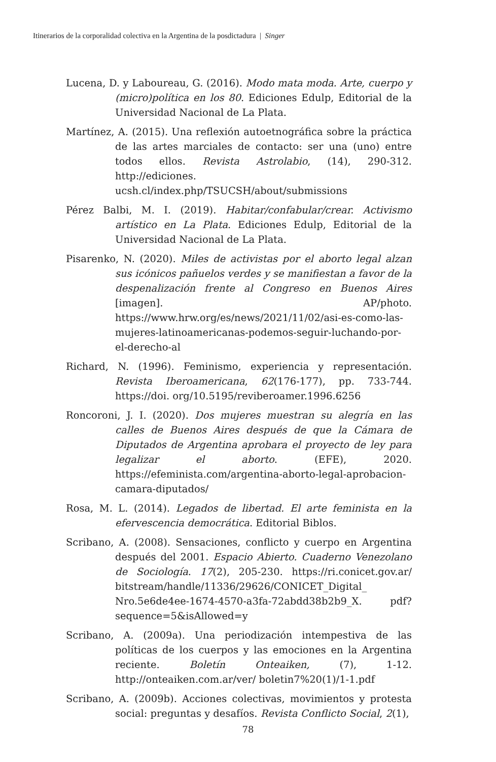Itinerarios de la corporalidad colectiva en la Argentina de la posdictadura | Singer
Lucena, D. y Laboureau, G. (2016). Modo mata moda. Arte, cuerpo y (micro)política en los 80. Ediciones Edulp, Editorial de la Universidad Nacional de La Plata.
Martínez, A. (2015). Una reflexión autoetnográfica sobre la práctica de las artes marciales de contacto: ser una (uno) entre todos ellos. Revista Astrolabio, (14), 290-312. http://ediciones. ucsh.cl/index.php/TSUCSH/about/submissions
Pérez Balbi, M. I. (2019). Habitar/confabular/crear. Activismo artístico en La Plata. Ediciones Edulp, Editorial de la Universidad Nacional de La Plata.
Pisarenko, N. (2020). Miles de activistas por el aborto legal alzan sus icónicos pañuelos verdes y se manifiestan a favor de la despenalización frente al Congreso en Buenos Aires [imagen]. AP/photo. https://www.hrw.org/es/news/2021/11/02/asi-es-como-las-mujeres-latinoamericanas-podemos-seguir-luchando-por-el-derecho-al
Richard, N. (1996). Feminismo, experiencia y representación. Revista Iberoamericana, 62(176-177), pp. 733-744. https://doi. org/10.5195/reviberoamer.1996.6256
Roncoroni, J. I. (2020). Dos mujeres muestran su alegría en las calles de Buenos Aires después de que la Cámara de Diputados de Argentina aprobara el proyecto de ley para legalizar el aborto. (EFE), 2020. https://efeminista.com/argentina-aborto-legal-aprobacion-camara-diputados/
Rosa, M. L. (2014). Legados de libertad. El arte feminista en la efervescencia democrática. Editorial Biblos.
Scribano, A. (2008). Sensaciones, conflicto y cuerpo en Argentina después del 2001. Espacio Abierto. Cuaderno Venezolano de Sociología. 17(2), 205-230. https://ri.conicet.gov.ar/ bitstream/handle/11336/29626/CONICET_Digital_ Nro.5e6de4ee-1674-4570-a3fa-72abdd38b2b9_X. pdf?sequence=5&isAllowed=y
Scribano, A. (2009a). Una periodización intempestiva de las políticas de los cuerpos y las emociones en la Argentina reciente. Boletín Onteaiken, (7), 1-12. http://onteaiken.com.ar/ver/ boletin7%20(1)/1-1.pdf
Scribano, A. (2009b). Acciones colectivas, movimientos y protesta social: preguntas y desafíos. Revista Conflicto Social, 2(1),
78